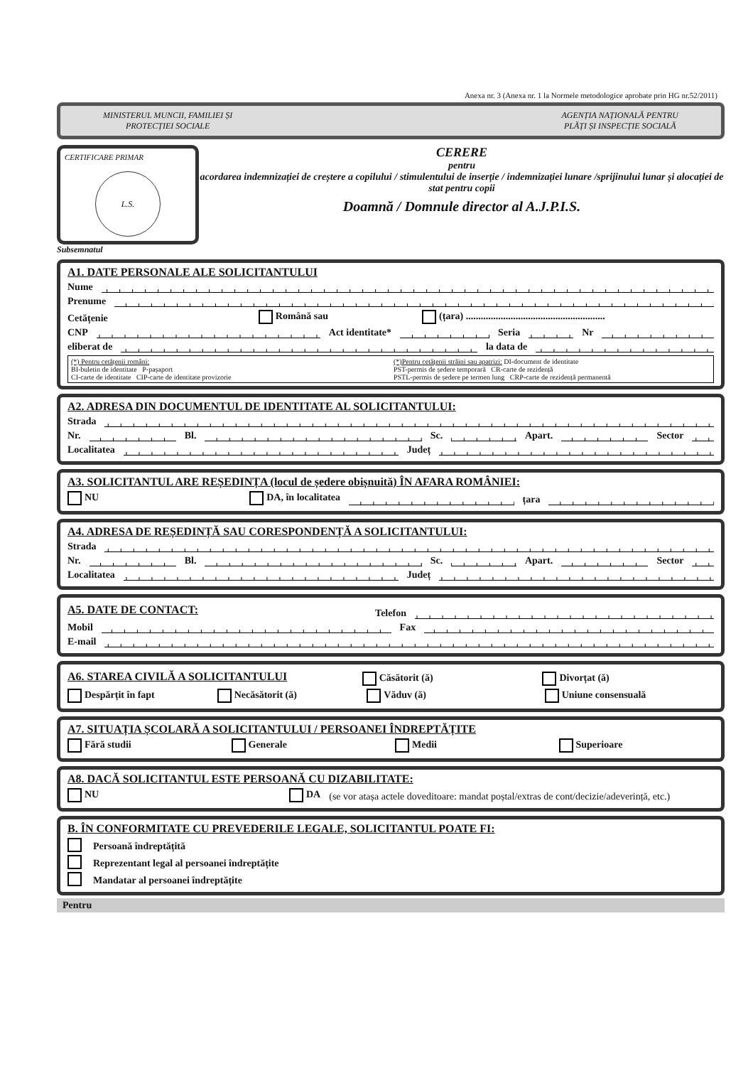Anexa nr. 3 (Anexa nr. 1 la Normele metodologice aprobate prin HG nr.52/2011)
MINISTERUL MUNCII, FAMILIEI ȘI
PROTECȚIEI SOCIALE
AGENȚIA NAȚIONALĂ PENTRU
PLĂȚI ȘI INSPECȚIE SOCIALĂ
CERTIFICARE PRIMAR
L.S.
CERERE
pentru
acordarea indemnizației de creștere a copilului / stimulentului de inserție / indemnizației lunare /sprijinului lunar și alocației de stat pentru copii
Doamnă / Domnule director al A.J.P.I.S.
Subsemnatul
A1. DATE PERSONALE ALE SOLICITANTULUI
Nume
Prenume
Cetățenie Română sau (țara) ........................................................
CNP Act identitate* Seria Nr
eliberat de la data de
(*) Pentru cetățenii români:
BI-buletin de identitate P-pașaport
CI-carte de identitate CIP-carte de identitate provizorie
(*)Pentru cetățenii străini sau apatrizi: DI-document de identitate
PST-permis de ședere temporară CR-carte de rezidență
PSTL-permis de ședere pe termen lung CRP-carte de rezidență permanentă
A2. ADRESA DIN DOCUMENTUL DE IDENTITATE AL SOLICITANTULUI:
Strada
Nr. Bl. Sc. Apart. Sector
Localitatea Județ
A3. SOLICITANTUL ARE REȘEDINȚA (locul de ședere obișnuită) ÎN AFARA ROMÂNIEI:
NU DA, în localitatea țara
A4. ADRESA DE REȘEDINȚĂ SAU CORESPONDENȚĂ A SOLICITANTULUI:
Strada
Nr. Bl. Sc. Apart. Sector
Localitatea Județ
A5. DATE DE CONTACT:
Telefon
Mobil Fax
E-mail
A6. STAREA CIVILĂ A SOLICITANTULUI
Căsătorit (ă) Divorțat (ă)
Despărțit în fapt Necăsătorit (ă) Văduv (ă) Uniune consensuală
A7. SITUAȚIA ȘCOLARĂ A SOLICITANTULUI / PERSOANEI ÎNDREPTĂȚITE
Fără studii Generale Medii Superioare
A8. DACĂ SOLICITANTUL ESTE PERSOANĂ CU DIZABILITATE:
NU DA (se vor atașa actele doveditoare: mandat poștal/extras de cont/decizie/adeverință, etc.)
B. ÎN CONFORMITATE CU PREVEDERILE LEGALE, SOLICITANTUL POATE FI:
Persoană îndreptățită
Reprezentant legal al persoanei îndreptățite
Mandatar al persoanei îndreptățite
Pentru